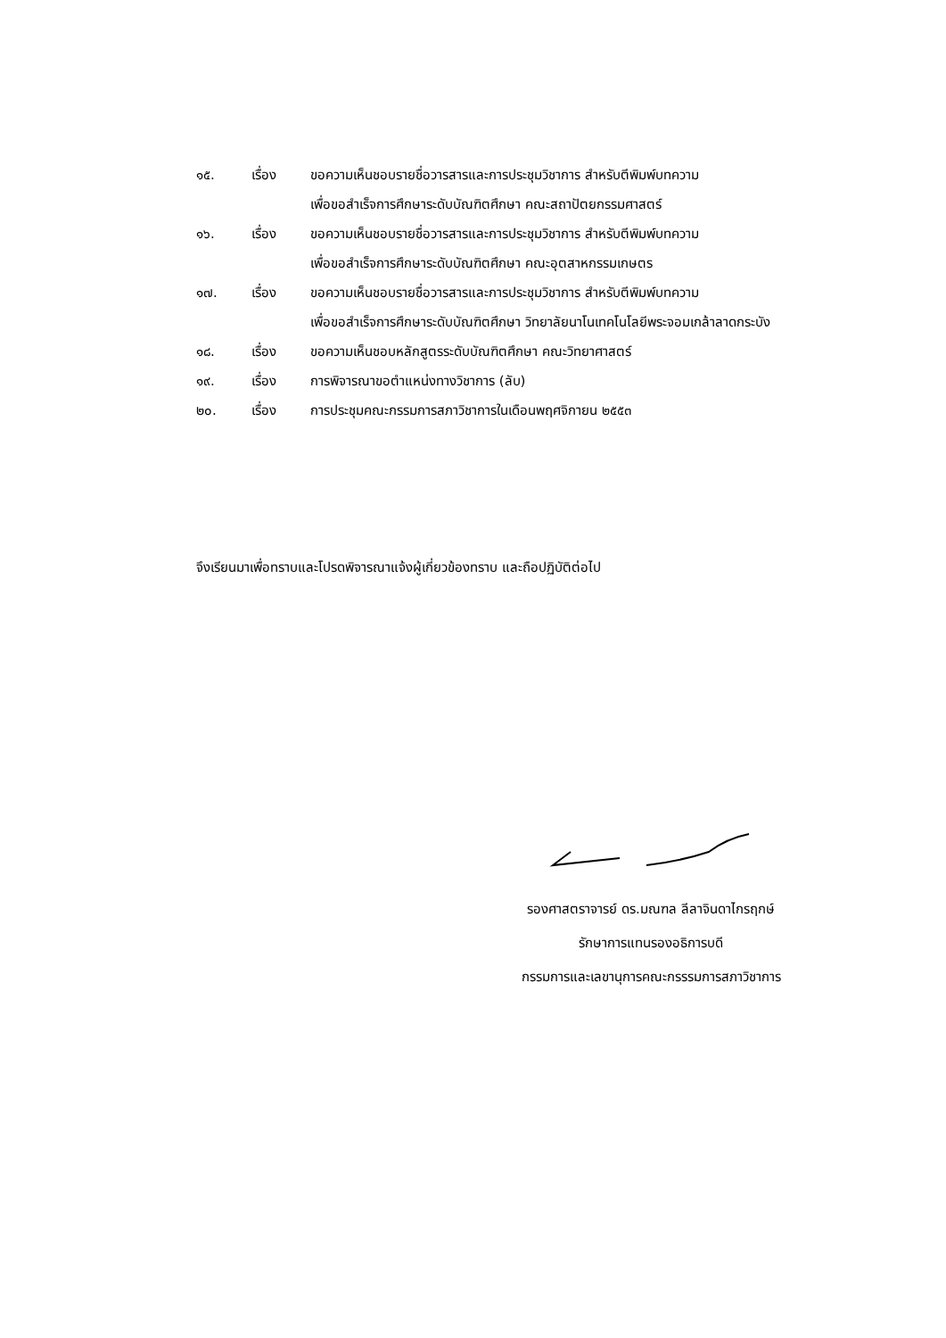๑๕. เรื่อง ขอความเห็นชอบรายชื่อวารสารและการประชุมวิชาการ สำหรับตีพิมพ์บทความ
เพื่อขอสำเร็จการศึกษาระดับบัณฑิตศึกษา คณะสถาปัตยกรรมศาสตร์
๑๖. เรื่อง ขอความเห็นชอบรายชื่อวารสารและการประชุมวิชาการ สำหรับตีพิมพ์บทความ
เพื่อขอสำเร็จการศึกษาระดับบัณฑิตศึกษา คณะอุตสาหกรรมเกษตร
๑๗. เรื่อง ขอความเห็นชอบรายชื่อวารสารและการประชุมวิชาการ สำหรับตีพิมพ์บทความ
เพื่อขอสำเร็จการศึกษาระดับบัณฑิตศึกษา วิทยาลัยนาโนเทคโนโลยีพระจอมเกล้าลาดกระบัง
๑๘. เรื่อง ขอความเห็นชอบหลักสูตรระดับบัณฑิตศึกษา คณะวิทยาศาสตร์
๑๙. เรื่อง การพิจารณาขอตำแหน่งทางวิชาการ (ลับ)
๒๐. เรื่อง การประชุมคณะกรรมการสภาวิชาการในเดือนพฤศจิกายน ๒๕๕๓
จึงเรียนมาเพื่อทราบและโปรดพิจารณาแจ้งผู้เกี่ยวข้องทราบ และถือปฏิบัติต่อไป
รองศาสตราจารย์ ดร.มณฑล ลีลาจินดาไกรฤกษ์
รักษาการแทนรองอธิการบดี
กรรมการและเลขานุการคณะกรรรมการสภาวิชาการ